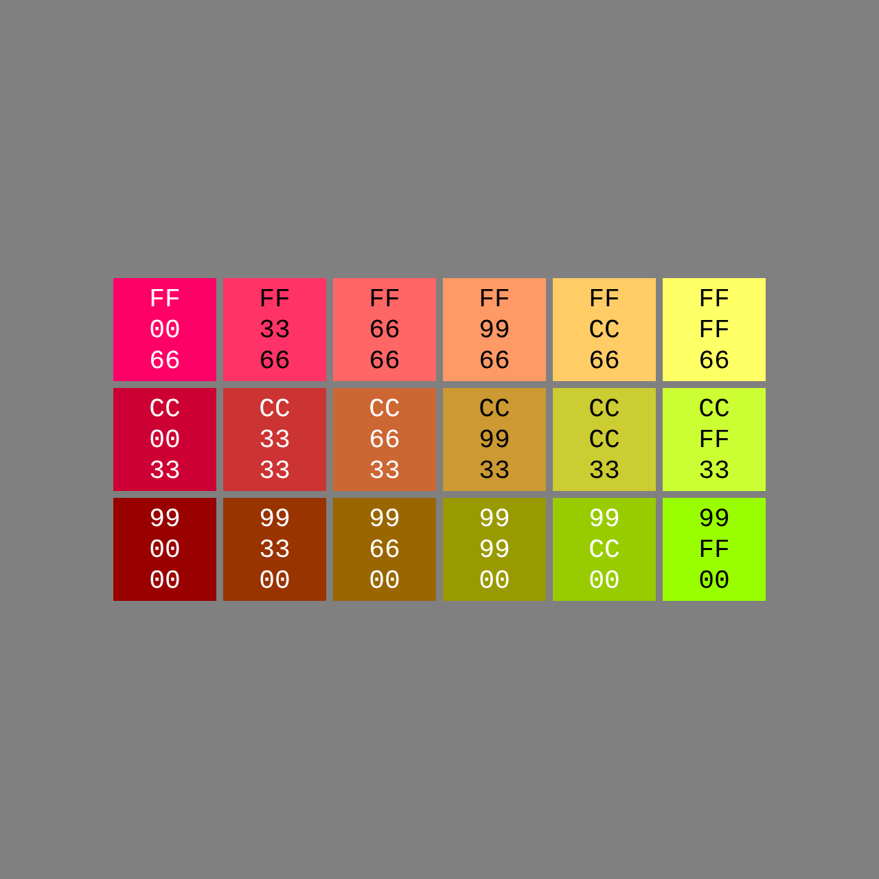FF
00
66
FF
33
66
FF
66
66
FF
99
66
FF
CC
66
FF
FF
66
CC
00
33
CC
33
33
CC
66
33
CC
99
33
CC
CC
33
CC
FF
33
99
00
00
99
33
00
99
66
00
99
99
00
99
CC
00
99
FF
00